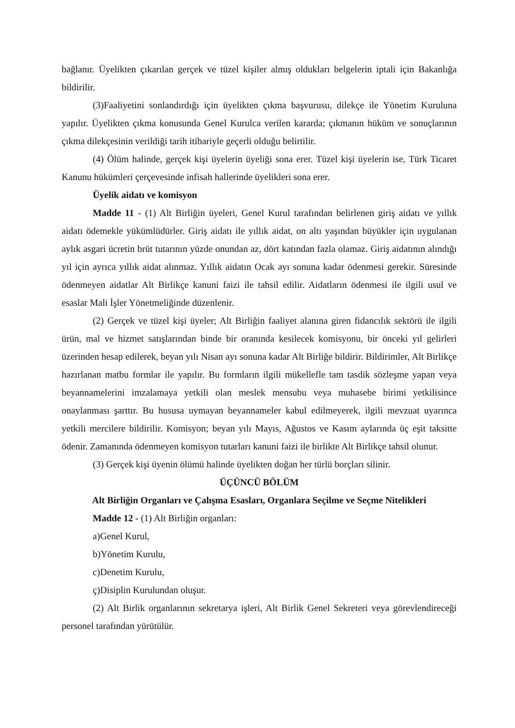bağlanır. Üyelikten çıkarılan gerçek ve tüzel kişiler almış oldukları belgelerin iptali için Bakanlığa bildirilir.
(3)Faaliyetini sonlandırdığı için üyelikten çıkma başvurusu, dilekçe ile Yönetim Kuruluna yapılır. Üyelikten çıkma konusunda Genel Kurulca verilen kararda; çıkmanın hüküm ve sonuçlarının çıkma dilekçesinin verildiği tarih itibariyle geçerli olduğu belirtilir.
(4) Ölüm halinde, gerçek kişi üyelerin üyeliği sona erer. Tüzel kişi üyelerin ise, Türk Ticaret Kanunu hükümleri çerçevesinde infisah hallerinde üyelikleri sona erer.
Üyelik aidatı ve komisyon
Madde 11 - (1) Alt Birliğin üyeleri, Genel Kurul tarafından belirlenen giriş aidatı ve yıllık aidatı ödemekle yükümlüdürler. Giriş aidatı ile yıllık aidat, on altı yaşından büyükler için uygulanan aylık asgari ücretin brüt tutarının yüzde onundan az, dört katından fazla olamaz. Giriş aidatının alındığı yıl için ayrıca yıllık aidat alınmaz. Yıllık aidatın Ocak ayı sonuna kadar ödenmesi gerekir. Süresinde ödenmeyen aidatlar Alt Birlikçe kanuni faizi ile tahsil edilir. Aidatların ödenmesi ile ilgili usul ve esaslar Mali İşler Yönetmeliğinde düzenlenir.
(2) Gerçek ve tüzel kişi üyeler; Alt Birliğin faaliyet alanına giren fidancılık sektörü ile ilgili ürün, mal ve hizmet satışlarından binde bir oranında kesilecek komisyonu, bir önceki yıl gelirleri üzerinden hesap edilerek, beyan yılı Nisan ayı sonuna kadar Alt Birliğe bildirir. Bildirimler, Alt Birlikçe hazırlanan matbu formlar ile yapılır. Bu formların ilgili mükellefle tam tasdik sözleşme yapan veya beyannamelerini imzalamaya yetkili olan meslek mensubu veya muhasebe birimi yetkilisince onaylanması şarttır. Bu hususa uymayan beyannameler kabul edilmeyerek, ilgili mevzuat uyarınca yetkili mercilere bildirilir. Komisyon; beyan yılı Mayıs, Ağustos ve Kasım aylarında üç eşit taksitte ödenir. Zamanında ödenmeyen komisyon tutarları kanuni faizi ile birlikte Alt Birlikçe tahsil olunur.
(3) Gerçek kişi üyenin ölümü halinde üyelikten doğan her türlü borçları silinir.
ÜÇÜNCÜ BÖLÜM
Alt Birliğin Organları ve Çalışma Esasları, Organlara Seçilme ve Seçme Nitelikleri
Madde 12 - (1) Alt Birliğin organları:
a)Genel Kurul,
b)Yönetim Kurulu,
c)Denetim Kurulu,
ç)Disiplin Kurulundan oluşur.
(2) Alt Birlik organlarının sekretarya işleri, Alt Birlik Genel Sekreteri veya görevlendireceği personel tarafından yürütülür.